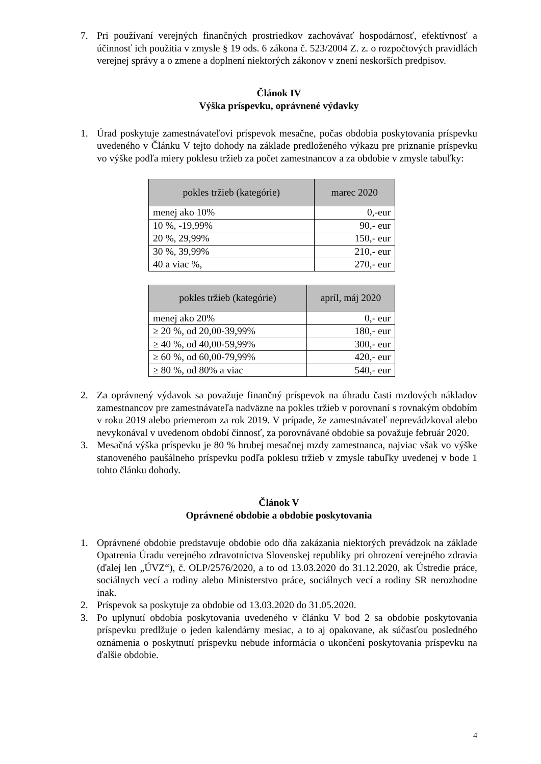7. Pri používaní verejných finančných prostriedkov zachovávať hospodárnosť, efektívnosť a účinnosť ich použitia v zmysle § 19 ods. 6 zákona č. 523/2004 Z. z. o rozpočtových pravidlách verejnej správy a o zmene a doplnení niektorých zákonov v znení neskorších predpisov.
Článok IV
Výška príspevku, oprávnené výdavky
1. Úrad poskytuje zamestnávateľovi príspevok mesačne, počas obdobia poskytovania príspevku uvedeného v Článku V tejto dohody na základe predloženého výkazu pre priznanie príspevku vo výške podľa miery poklesu tržieb za počet zamestnancov a za obdobie v zmysle tabuľky:
| pokles tržieb (kategórie) | marec 2020 |
| --- | --- |
| menej ako 10% | 0,-eur |
| 10 %, -19,99% | 90,- eur |
| 20 %, 29,99% | 150,- eur |
| 30 %, 39,99% | 210,- eur |
| 40 a viac %, | 270,- eur |
| pokles tržieb (kategórie) | apríl, máj 2020 |
| --- | --- |
| menej ako 20% | 0,- eur |
| ≥ 20 %, od 20,00-39,99% | 180,- eur |
| ≥ 40 %, od 40,00-59,99% | 300,- eur |
| ≥ 60 %, od 60,00-79,99% | 420,- eur |
| ≥ 80 %, od 80% a viac | 540,- eur |
2. Za oprávnený výdavok sa považuje finančný príspevok na úhradu časti mzdových nákladov zamestnancov pre zamestnávateľa nadväzne na pokles tržieb v porovnaní s rovnakým obdobím v roku 2019 alebo priemerom za rok 2019. V prípade, že zamestnávateľ neprevádzkoval alebo nevykonával v uvedenom období činnosť, za porovnávané obdobie sa považuje február 2020.
3. Mesačná výška príspevku je 80 % hrubej mesačnej mzdy zamestnanca, najviac však vo výške stanoveného paušálneho príspevku podľa poklesu tržieb v zmysle tabuľky uvedenej v bode 1 tohto článku dohody.
Článok V
Oprávnené obdobie a obdobie poskytovania
1. Oprávnené obdobie predstavuje obdobie odo dňa zakázania niektorých prevádzok na základe Opatrenia Úradu verejného zdravotníctva Slovenskej republiky pri ohrození verejného zdravia (ďalej len „ÚVZ“), č. OLP/2576/2020, a to od 13.03.2020 do 31.12.2020, ak Ústredie práce, sociálnych vecí a rodiny alebo Ministerstvo práce, sociálnych vecí a rodiny SR nerozhodne inak.
2. Príspevok sa poskytuje za obdobie od 13.03.2020 do 31.05.2020.
3. Po uplynutí obdobia poskytovania uvedeného v článku V bod 2 sa obdobie poskytovania príspevku predlžuje o jeden kalendárny mesiac, a to aj opakovane, ak súčasťou posledného oznámenia o poskytnutí príspevku nebude informácia o ukončení poskytovania príspevku na ďalšie obdobie.
4